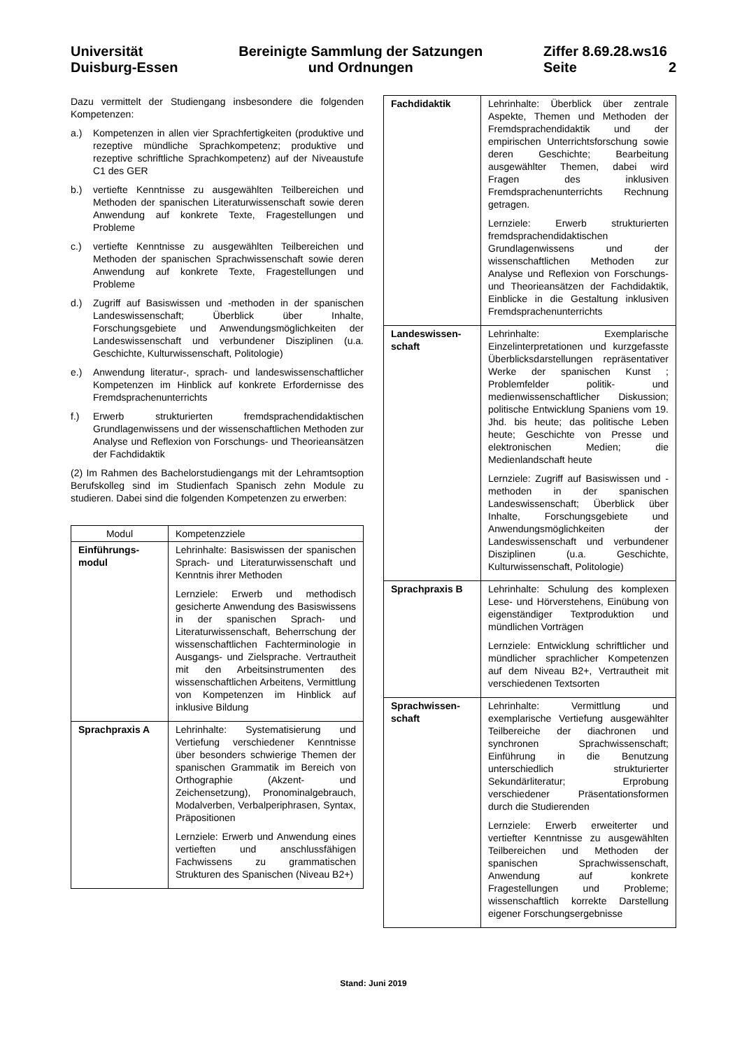Universität
Duisburg-Essen
Bereinigte Sammlung der Satzungen
und Ordnungen
Ziffer 8.69.28.ws16
Seite 2
Dazu vermittelt der Studiengang insbesondere die folgenden Kompetenzen:
a.) Kompetenzen in allen vier Sprachfertigkeiten (produktive und rezeptive mündliche Sprachkompetenz; produktive und rezeptive schriftliche Sprachkompetenz) auf der Niveaustufe C1 des GER
b.) vertiefte Kenntnisse zu ausgewählten Teilbereichen und Methoden der spanischen Literaturwissenschaft sowie deren Anwendung auf konkrete Texte, Fragestellungen und Probleme
c.) vertiefte Kenntnisse zu ausgewählten Teilbereichen und Methoden der spanischen Sprachwissenschaft sowie deren Anwendung auf konkrete Texte, Fragestellungen und Probleme
d.) Zugriff auf Basiswissen und -methoden in der spanischen Landeswissenschaft; Überblick über Inhalte, Forschungsgebiete und Anwendungsmöglichkeiten der Landeswissenschaft und verbundener Disziplinen (u.a. Geschichte, Kulturwissenschaft, Politologie)
e.) Anwendung literatur-, sprach- und landeswissenschaftlicher Kompetenzen im Hinblick auf konkrete Erfordernisse des Fremdsprachenunterrichts
f.) Erwerb strukturierten fremdsprachendidaktischen Grundlagenwissens und der wissenschaftlichen Methoden zur Analyse und Reflexion von Forschungs- und Theorieansätzen der Fachdidaktik
(2) Im Rahmen des Bachelorstudiengangs mit der Lehramtsoption Berufskolleg sind im Studienfach Spanisch zehn Module zu studieren. Dabei sind die folgenden Kompetenzen zu erwerben:
| Modul | Kompetenzziele |
| Einführungs- modul | Lehrinhalte: Basiswissen der spanischen Sprach- und Literaturwissenschaft und Kenntnis ihrer Methoden Lernziele: Erwerb und methodisch gesicherte Anwendung des Basiswissens in der spanischen Sprach- und Literaturwissenschaft, Beherrschung der wissenschaftlichen Fachterminologie in Ausgangs- und Zielsprache. Vertrautheit mit den Arbeitsinstrumenten des wissenschaftlichen Arbeitens, Vermittlung von Kompetenzen im Hinblick auf inklusive Bildung |
| Sprachpraxis A | Lehrinhalte: Systematisierung und Vertiefung verschiedener Kenntnisse über besonders schwierige Themen der spanischen Grammatik im Bereich von Orthographie (Akzent- und Zeichensetzung), Pronominalgebrauch, Modalverben, Verbalperiphrasen, Syntax, Präpositionen Lernziele: Erwerb und Anwendung eines vertieften und anschlussfähigen Fachwissens zu grammatischen Strukturen des Spanischen (Niveau B2+) |
| Fachdidaktik | Lehrinhalte: Überblick über zentrale Aspekte, Themen und Methoden der Fremdsprachendidaktik und der empirischen Unterrichtsforschung sowie deren Geschichte; Bearbeitung ausgewählter Themen, dabei wird Fragen des inklusiven Fremdsprachenunterrichts Rechnung getragen. Lernziele: Erwerb strukturierten fremdsprachendidaktischen Grundlagenwissens und der wissenschaftlichen Methoden zur Analyse und Reflexion von Forschungs- und Theorieansätzen der Fachdidaktik, Einblicke in die Gestaltung inklusiven Fremdsprachenunterrichts |
| Landeswissen- schaft | Lehrinhalte: Exemplarische Einzelinterpretationen und kurzgefasste Überblicksdarstellungen repräsentativer Werke der spanischen Kunst ; Problemfelder politik- und medienwissenschaftlicher Diskussion; politische Entwicklung Spaniens vom 19. Jhd. bis heute; das politische Leben heute; Geschichte von Presse und elektronischen Medien; die Medienlandschaft heute Lernziele: Zugriff auf Basiswissen und -methoden in der spanischen Landeswissenschaft; Überblick über Inhalte, Forschungsgebiete und Anwendungsmöglichkeiten der Landeswissenschaft und verbundener Disziplinen (u.a. Geschichte, Kulturwissenschaft, Politologie) |
| Sprachpraxis B | Lehrinhalte: Schulung des komplexen Lese- und Hörverstehens, Einübung von eigenständiger Textproduktion und mündlichen Vorträgen Lernziele: Entwicklung schriftlicher und mündlicher sprachlicher Kompetenzen auf dem Niveau B2+, Vertrautheit mit verschiedenen Textsorten |
| Sprachwissen- schaft | Lehrinhalte: Vermittlung und exemplarische Vertiefung ausgewählter Teilbereiche der diachronen und synchronen Sprachwissenschaft; Einführung in die Benutzung unterschiedlich strukturierter Sekundärliteratur; Erprobung verschiedener Präsentationsformen durch die Studierenden Lernziele: Erwerb erweiterter und vertiefter Kenntnisse zu ausgewählten Teilbereichen und Methoden der spanischen Sprachwissenschaft, Anwendung auf konkrete Fragestellungen und Probleme; wissenschaftlich korrekte Darstellung eigener Forschungsergebnisse |
Stand: Juni 2019